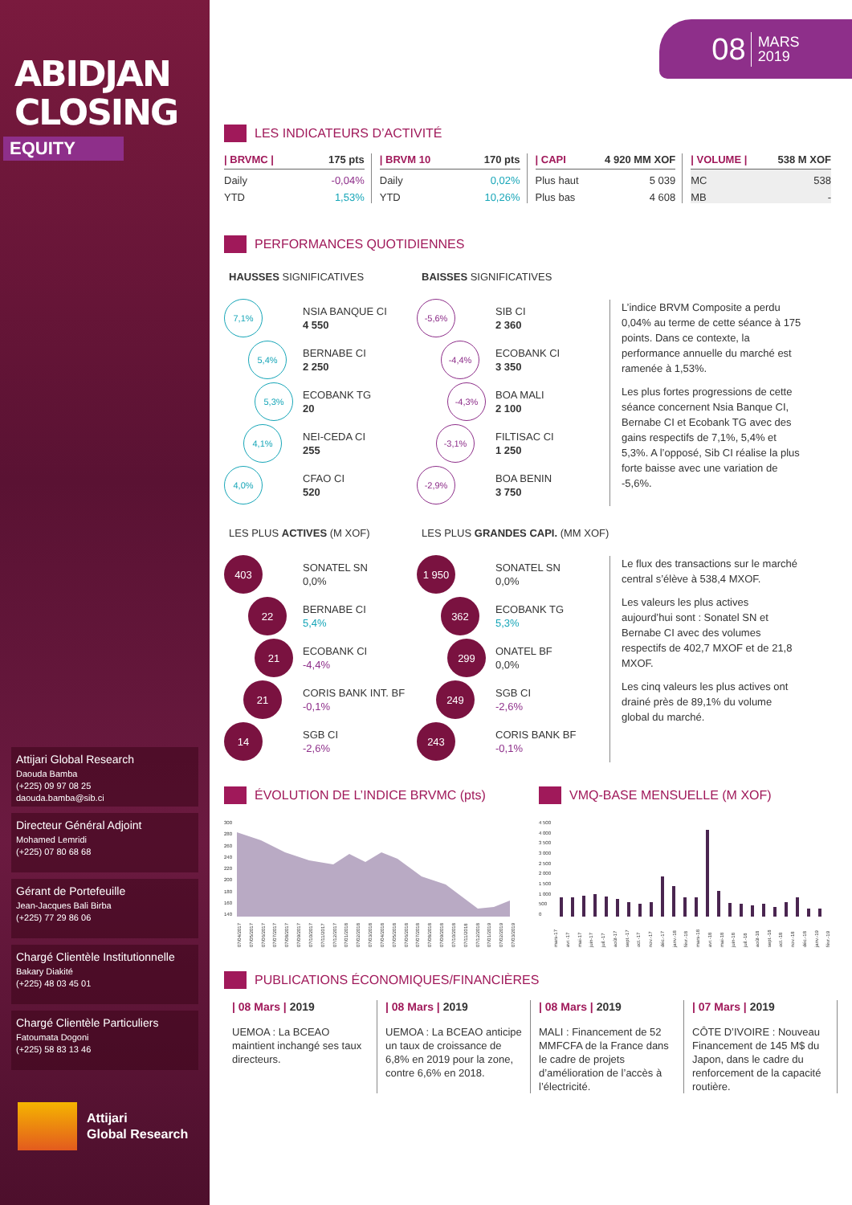ABIDJAN
CLOSING
EQUITY
Attijari Global Research
Daouda Bamba
(+225) 09 97 08 25
daouda.bamba@sib.ci
Directeur Général Adjoint
Mohamed Lemridi
(+225) 07 80 68 68
Gérant de Portefeuille
Jean-Jacques Bali Birba
(+225) 77 29 86 06
Chargé Clientèle Institutionnelle
Bakary Diakité
(+225) 48 03 45 01
Chargé Clientèle Particuliers
Fatoumata Dogoni
(+225) 58 83 13 46
Attijari
Global Research
08 MARS
2019
LES INDICATEURS D’ACTIVITÉ
| / BRVMC / | 175 pts |
| --- | --- |
| Daily | -0,04% |
| YTD | 1,53% |
| / BRVM 10 | 170 pts |
| --- | --- |
| Daily | 0,02% |
| YTD | 10,26% |
| / CAPI | 4 920 MM XOF |
| --- | --- |
| Plus haut | 5 039 |
| Plus bas | 4 608 |
| / VOLUME / | 538 M XOF |
| --- | --- |
| MC | 538 |
| MB | - |
PERFORMANCES QUOTIDIENNES
HAUSSES SIGNIFICATIVES
7,1% NSIA BANQUE CI
4 550
5,4% BERNABE CI
2 250
5,3% ECOBANK TG
20
4,1% NEI-CEDA CI
255
4,0% CFAO CI
520
BAISSES SIGNIFICATIVES
-5,6% SIB CI
2 360
-4,4% ECOBANK CI
3 350
-4,3% BOA MALI
2 100
-3,1% FILTISAC CI
1 250
-2,9% BOA BENIN
3 750
L’indice BRVM Composite a perdu 0,04% au terme de cette séance à 175 points. Dans ce contexte, la performance annuelle du marché est ramenée à 1,53%.
Les plus fortes progressions de cette séance concernent Nsia Banque CI, Bernabe CI et Ecobank TG avec des gains respectifs de 7,1%, 5,4% et 5,3%. A l’opposé, Sib CI réalise la plus forte baisse avec une variation de -5,6%.
LES PLUS ACTIVES (M XOF)
403 SONATEL SN
0,0%
22 BERNABE CI
5,4%
21 ECOBANK CI
-4,4%
21 CORIS BANK INT. BF
-0,1%
14 SGB CI
-2,6%
LES PLUS GRANDES CAPI. (MM XOF)
1 950 SONATEL SN
0,0%
362 ECOBANK TG
5,3%
299 ONATEL BF
0,0%
249 SGB CI
-2,6%
243 CORIS BANK BF
-0,1%
Le flux des transactions sur le marché central s’élève à 538,4 MXOF.
Les valeurs les plus actives aujourd’hui sont : Sonatel SN et Bernabe CI avec des volumes respectifs de 402,7 MXOF et de 21,8 MXOF.
Les cinq valeurs les plus actives ont drainé près de 89,1% du volume global du marché.
ÉVOLUTION DE L’INDICE BRVMC (pts)
300
280
260
240
220
200
180
160
140
07/04/2017 07/05/2017 07/06/2017 07/07/2017 07/08/2017 07/09/2017 07/10/2017 07/11/2017 07/12/2017 07/01/2018 07/02/2018 07/03/2018 07/04/2018 07/05/2018 07/06/2018 07/07/2018 07/08/2018 07/09/2018 07/10/2018 07/11/2018 07/12/2018 07/01/2019 07/02/2019 07/03/2019
VMQ-BASE MENSUELLE (M XOF)
4 500
4 000
3 500
3 000
2 500
2 000
1 500
1 000
500
0
mars-17 avr.-17 mai-17 juin-17 juil.-17 août-17 sept.-17 oct.-17 nov.-17 déc.-17 janv.-18 févr.-18 mars-18 avr.-18 mai-18 juin-18 juil.-18 août-18 sept.-18 oct.-18 nov.-18 déc.-18 janv.-19 févr.-19
PUBLICATIONS ÉCONOMIQUES/FINANCIÈRES
| 08 Mars | 2019
UEMOA : La BCEAO maintient inchangé ses taux directeurs.
| 08 Mars | 2019
UEMOA : La BCEAO anticipe un taux de croissance de 6,8% en 2019 pour la zone, contre 6,6% en 2018.
| 08 Mars | 2019
MALI : Financement de 52 MMFCFA de la France dans le cadre de projets d’amélioration de l’accès à l’électricité.
| 07 Mars | 2019
CÔTE D’IVOIRE : Nouveau Financement de 145 M$ du Japon, dans le cadre du renforcement de la capacité routière.